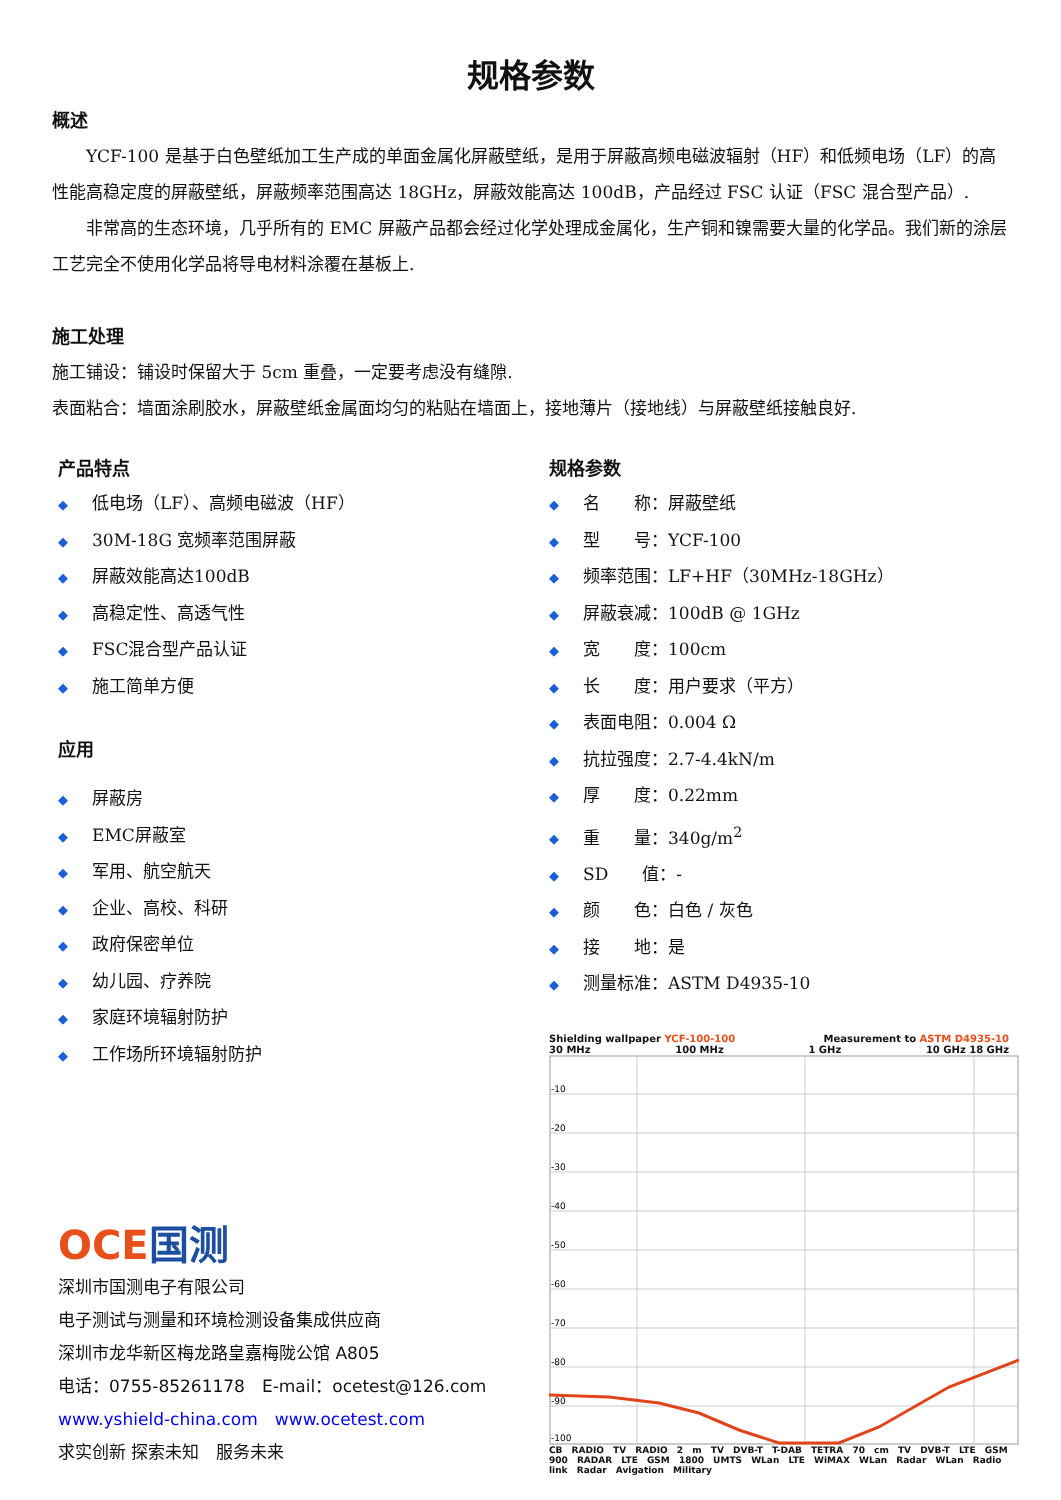规格参数
概述
  YCF-100 是基于白色壁纸加工生产成的单面金属化屏蔽壁纸，是用于屏蔽高频电磁波辐射（HF）和低频电场（LF）的高性能高稳定度的屏蔽壁纸，屏蔽频率范围高达 18GHz，屏蔽效能高达 100dB，产品经过 FSC 认证（FSC 混合型产品）.
  非常高的生态环境，几乎所有的 EMC 屏蔽产品都会经过化学处理成金属化，生产铜和镍需要大量的化学品。我们新的涂层工艺完全不使用化学品将导电材料涂覆在基板上.
施工处理
施工铺设：铺设时保留大于 5cm 重叠，一定要考虑没有缝隙.
表面粘合：墙面涂刷胶水，屏蔽壁纸金属面均匀的粘贴在墙面上，接地薄片（接地线）与屏蔽壁纸接触良好.
产品特点
◆ 低电场（LF）、高频电磁波（HF）
◆ 30M-18G 宽频率范围屏蔽
◆ 屏蔽效能高达100dB
◆ 高稳定性、高透气性
◆ FSC混合型产品认证
◆ 施工简单方便
应用
◆ 屏蔽房
◆ EMC屏蔽室
◆ 军用、航空航天
◆ 企业、高校、科研
◆ 政府保密单位
◆ 幼儿园、疗养院
◆ 家庭环境辐射防护
◆ 工作场所环境辐射防护
OCE 国测
深圳市国测电子有限公司
电子测试与测量和环境检测设备集成供应商
深圳市龙华新区梅龙路皇嘉梅陇公馆 A805
电话：0755-85261178　E-mail：ocetest@126.com
www.yshield-china.com　www.ocetest.com
求实创新 探索未知　服务未来
规格参数
◆ 名　　称：屏蔽壁纸
◆ 型　　号：YCF-100
◆ 频率范围：LF+HF（30MHz-18GHz）
◆ 屏蔽衰减：100dB @ 1GHz
◆ 宽　　度：100cm
◆ 长　　度：用户要求（平方）
◆ 表面电阻：0.004 Ω
◆ 抗拉强度：2.7-4.4kN/m
◆ 厚　　度：0.22mm
◆ 重　　量：340g/m<sup>2</sup>
◆ SD　　值：-
◆ 颜　　色：白色 / 灰色
◆ 接　　地：是
◆ 测量标准：ASTM D4935-10
Shielding wallpaper YCF-100-100 Measurement to ASTM D4935-10
30 MHz 100 MHz 1 GHz 10 GHz 18 GHz
-10
-20
-30
-40
-50
-60
-70
-80
-90
-100
CB RADIO TV RADIO 2 m TV DVB-T T-DAB TETRA 70 cm TV DVB-T LTE GSM 900 RADAR LTE GSM 1800 UMTS WLan LTE WiMAX WLan Radar WLan Radio link Radar Avigation Military